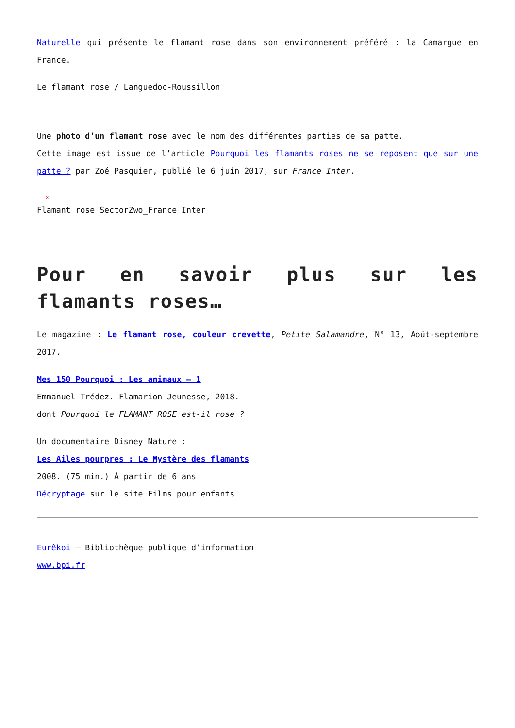Naturelle qui présente le flamant rose dans son environnement préféré : la Camargue en France.
Le flamant rose / Languedoc-Roussillon
Une photo d’un flamant rose avec le nom des différentes parties de sa patte.
Cette image est issue de l’article Pourquoi les flamants roses ne se reposent que sur une patte ? par Zoé Pasquier, publié le 6 juin 2017, sur France Inter.
×
Flamant rose SectorZwo_France Inter
Pour en savoir plus sur les flamants roses…
Le magazine : Le flamant rose, couleur crevette, Petite Salamandre, N° 13, Août-septembre 2017.
Mes 150 Pourquoi : Les animaux – 1
Emmanuel Trédez. Flamarion Jeunesse, 2018.
dont Pourquoi le FLAMANT ROSE est-il rose ?
Un documentaire Disney Nature :
Les Ailes pourpres : Le Mystère des flamants
2008. (75 min.) À partir de 6 ans
Décryptage sur le site Films pour enfants
Eurêkoi – Bibliothèque publique d’information
www.bpi.fr